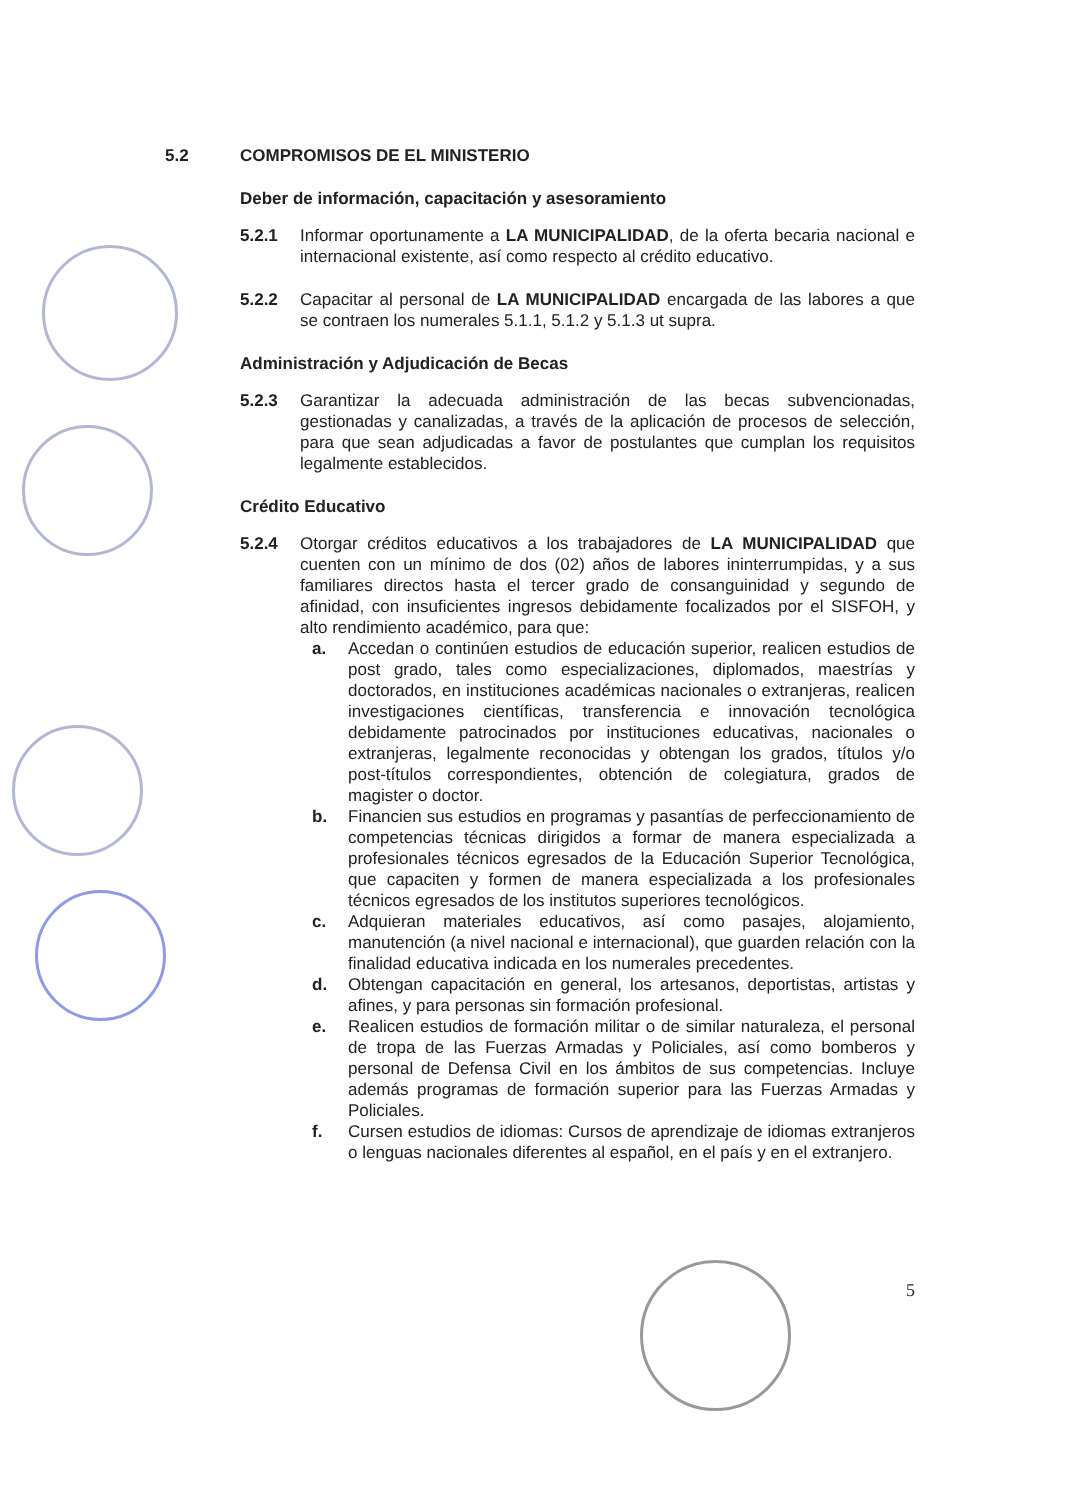5.2 COMPROMISOS DE EL MINISTERIO
Deber de información, capacitación y asesoramiento
5.2.1 Informar oportunamente a LA MUNICIPALIDAD, de la oferta becaria nacional e internacional existente, así como respecto al crédito educativo.
5.2.2 Capacitar al personal de LA MUNICIPALIDAD encargada de las labores a que se contraen los numerales 5.1.1, 5.1.2 y 5.1.3 ut supra.
Administración y Adjudicación de Becas
5.2.3 Garantizar la adecuada administración de las becas subvencionadas, gestionadas y canalizadas, a través de la aplicación de procesos de selección, para que sean adjudicadas a favor de postulantes que cumplan los requisitos legalmente establecidos.
Crédito Educativo
5.2.4 Otorgar créditos educativos a los trabajadores de LA MUNICIPALIDAD que cuenten con un mínimo de dos (02) años de labores ininterrumpidas, y a sus familiares directos hasta el tercer grado de consanguinidad y segundo de afinidad, con insuficientes ingresos debidamente focalizados por el SISFOH, y alto rendimiento académico, para que:
a. Accedan o continúen estudios de educación superior, realicen estudios de post grado, tales como especializaciones, diplomados, maestrías y doctorados, en instituciones académicas nacionales o extranjeras, realicen investigaciones científicas, transferencia e innovación tecnológica debidamente patrocinados por instituciones educativas, nacionales o extranjeras, legalmente reconocidas y obtengan los grados, títulos y/o post-títulos correspondientes, obtención de colegiatura, grados de magister o doctor.
b. Financien sus estudios en programas y pasantías de perfeccionamiento de competencias técnicas dirigidos a formar de manera especializada a profesionales técnicos egresados de la Educación Superior Tecnológica, que capaciten y formen de manera especializada a los profesionales técnicos egresados de los institutos superiores tecnológicos.
c. Adquieran materiales educativos, así como pasajes, alojamiento, manutención (a nivel nacional e internacional), que guarden relación con la finalidad educativa indicada en los numerales precedentes.
d. Obtengan capacitación en general, los artesanos, deportistas, artistas y afines, y para personas sin formación profesional.
e. Realicen estudios de formación militar o de similar naturaleza, el personal de tropa de las Fuerzas Armadas y Policiales, así como bomberos y personal de Defensa Civil en los ámbitos de sus competencias. Incluye además programas de formación superior para las Fuerzas Armadas y Policiales.
f. Cursen estudios de idiomas: Cursos de aprendizaje de idiomas extranjeros o lenguas nacionales diferentes al español, en el país y en el extranjero.
5